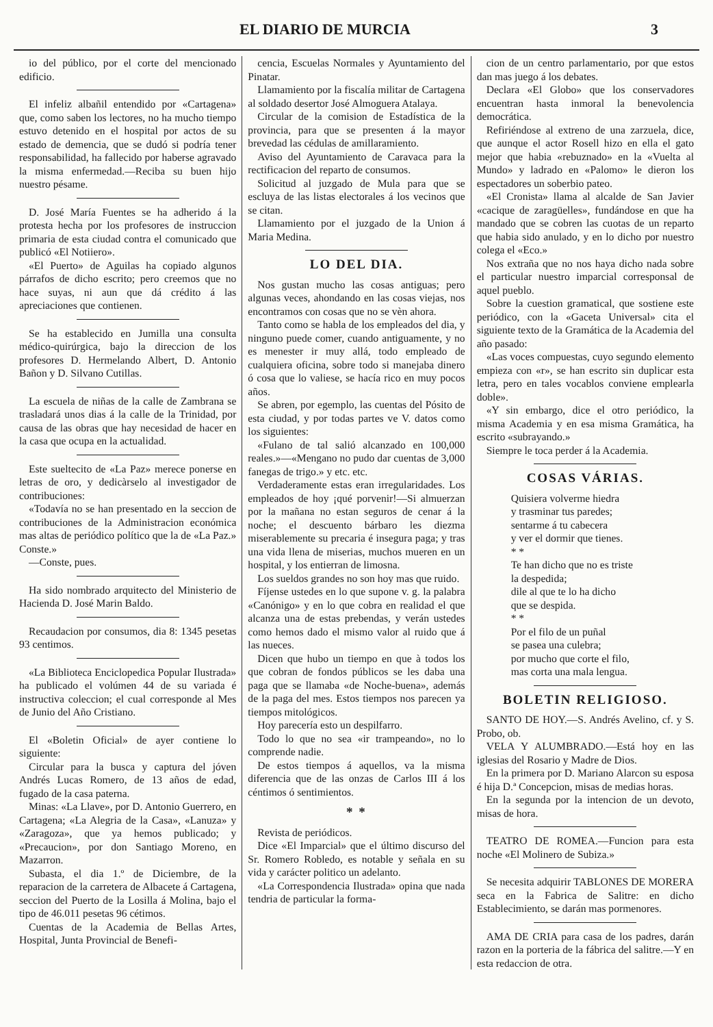EL DIARIO DE MURCIA 3
io del público, por el corte del mencionado edificio.
El infeliz albañil entendido por «Cartagena» que, como saben los lectores, no ha mucho tiempo estuvo detenido en el hospital por actos de su estado de demencia, que se dudó si podría tener responsabilidad, ha fallecido por haberse agravado la misma enfermedad.—Reciba su buen hijo nuestro pésame.
D. José María Fuentes se ha adherido á la protesta hecha por los profesores de instruccion primaria de esta ciudad contra el comunicado que publicó «El Notiiero».
«El Puerto» de Aguilas ha copiado algunos párrafos de dicho escrito; pero creemos que no hace suyas, ni aun que dá crédito á las apreciaciones que contienen.
Se ha establecido en Jumilla una consulta médico-quirúrgica, bajo la direccion de los profesores D. Hermelando Albert, D. Antonio Bañon y D. Silvano Cutillas.
La escuela de niñas de la calle de Zambrana se trasladará unos dias á la calle de la Trinidad, por causa de las obras que hay necesidad de hacer en la casa que ocupa en la actualidad.
Este sueltecito de «La Paz» merece ponerse en letras de oro, y dedicàrselo al investigador de contribuciones:
«Todavía no se han presentado en la seccion de contribuciones de la Administracion económica mas altas de periódico político que la de «La Paz.» Conste.»
—Conste, pues.
Ha sido nombrado arquitecto del Ministerio de Hacienda D. José Marin Baldo.
Recaudacion por consumos, dia 8: 1345 pesetas 93 centimos.
«La Biblioteca Enciclopedica Popular Ilustrada» ha publicado el volúmen 44 de su variada é instructiva coleccion; el cual corresponde al Mes de Junio del Año Cristiano.
El «Boletin Oficial» de ayer contiene lo siguiente:
Circular para la busca y captura del jóven Andrés Lucas Romero, de 13 años de edad, fugado de la casa paterna.
Minas: «La Llave», por D. Antonio Guerrero, en Cartagena; «La Alegria de la Casa», «Lanuza» y «Zaragoza», que ya hemos publicado; y «Precaucion», por don Santiago Moreno, en Mazarron.
Subasta, el dia 1.º de Diciembre, de la reparacion de la carretera de Albacete á Cartagena, seccion del Puerto de la Losilla á Molina, bajo el tipo de 46.011 pesetas 96 cétimos.
Cuentas de la Academia de Bellas Artes, Hospital, Junta Provincial de Benefi-
cencia, Escuelas Normales y Ayuntamiento del Pinatar.
Llamamiento por la fiscalía militar de Cartagena al soldado desertor José Almoguera Atalaya.
Circular de la comision de Estadística de la provincia, para que se presenten á la mayor brevedad las cédulas de amillaramiento.
Aviso del Ayuntamiento de Caravaca para la rectificacion del reparto de consumos.
Solicitud al juzgado de Mula para que se escluya de las listas electorales á los vecinos que se citan.
Llamamiento por el juzgado de la Union á Maria Medina.
LO DEL DIA.
Nos gustan mucho las cosas antiguas; pero algunas veces, ahondando en las cosas viejas, nos encontramos con cosas que no se vèn ahora.
Tanto como se habla de los empleados del dia, y ninguno puede comer, cuando antiguamente, y no es menester ir muy allá, todo empleado de cualquiera oficina, sobre todo si manejaba dinero ó cosa que lo valiese, se hacía rico en muy pocos años.
Se abren, por egemplo, las cuentas del Pósito de esta ciudad, y por todas partes ve V. datos como los siguientes:
«Fulano de tal salió alcanzado en 100,000 reales.»—«Mengano no pudo dar cuentas de 3,000 fanegas de trigo.» y etc. etc.
Verdaderamente estas eran irregularidades. Los empleados de hoy ¡qué porvenir!—Si almuerzan por la mañana no estan seguros de cenar á la noche; el descuento bárbaro les diezma miserablemente su precaria é insegura paga; y tras una vida llena de miserias, muchos mueren en un hospital, y los entierran de limosna.
Los sueldos grandes no son hoy mas que ruido.
Fíjense ustedes en lo que supone v. g. la palabra «Canónigo» y en lo que cobra en realidad el que alcanza una de estas prebendas, y verán ustedes como hemos dado el mismo valor al ruido que á las nueces.
Dicen que hubo un tiempo en que à todos los que cobran de fondos públicos se les daba una paga que se llamaba «de Noche-buena», además de la paga del mes. Estos tiempos nos parecen ya tiempos mitológicos.
Hoy parecería esto un despilfarro.
Todo lo que no sea «ir trampeando», no lo comprende nadie.
De estos tiempos á aquellos, va la misma diferencia que de las onzas de Carlos III á los céntimos ó sentimientos.
* *
Revista de periódicos.
Dice «El Imparcial» que el último discurso del Sr. Romero Robledo, es notable y señala en su vida y carácter politico un adelanto.
«La Correspondencia Ilustrada» opina que nada tendria de particular la forma-
cion de un centro parlamentario, por que estos dan mas juego á los debates.
Declara «El Globo» que los conservadores encuentran hasta inmoral la benevolencia democrática.
Refiriéndose al extreno de una zarzuela, dice, que aunque el actor Rosell hizo en ella el gato mejor que habia «rebuznado» en la «Vuelta al Mundo» y ladrado en «Palomo» le dieron los espectadores un soberbio pateo.
«El Cronista» llama al alcalde de San Javier «cacique de zaragüelles», fundándose en que ha mandado que se cobren las cuotas de un reparto que habia sido anulado, y en lo dicho por nuestro colega el «Eco.»
Nos extraña que no nos haya dicho nada sobre el particular nuestro imparcial corresponsal de aquel pueblo.
Sobre la cuestion gramatical, que sostiene este periódico, con la «Gaceta Universal» cita el siguiente texto de la Gramática de la Academia del año pasado:
«Las voces compuestas, cuyo segundo elemento empieza con «r», se han escrito sin duplicar esta letra, pero en tales vocablos conviene emplearla doble».
«Y sin embargo, dice el otro periódico, la misma Academia y en esa misma Gramática, ha escrito «subrayando.»
Siempre le toca perder á la Academia.
COSAS VÁRIAS.
Quisiera volverme hiedra
y trasminar tus paredes;
sentarme á tu cabecera
y ver el dormir que tienes.
* *
Te han dicho que no es triste
la despedida;
dile al que te lo ha dicho
que se despida.
* *
Por el filo de un puñal
se pasea una culebra;
por mucho que corte el filo,
mas corta una mala lengua.
BOLETIN RELIGIOSO.
SANTO DE HOY.—S. Andrés Avelino, cf. y S. Probo, ob.
VELA Y ALUMBRADO.—Está hoy en las iglesias del Rosario y Madre de Dios.
En la primera por D. Mariano Alarcon su esposa é hija D.ª Concepcion, misas de medias horas.
En la segunda por la intencion de un devoto, misas de hora.
TEATRO DE ROMEA.—Funcion para esta noche «El Molinero de Subiza.»
Se necesita adquirir TABLONES DE MORERA seca en la Fabrica de Salitre: en dicho Establecimiento, se darán mas pormenores.
AMA DE CRIA para casa de los padres, darán razon en la porteria de la fábrica del salitre.—Y en esta redaccion de otra.